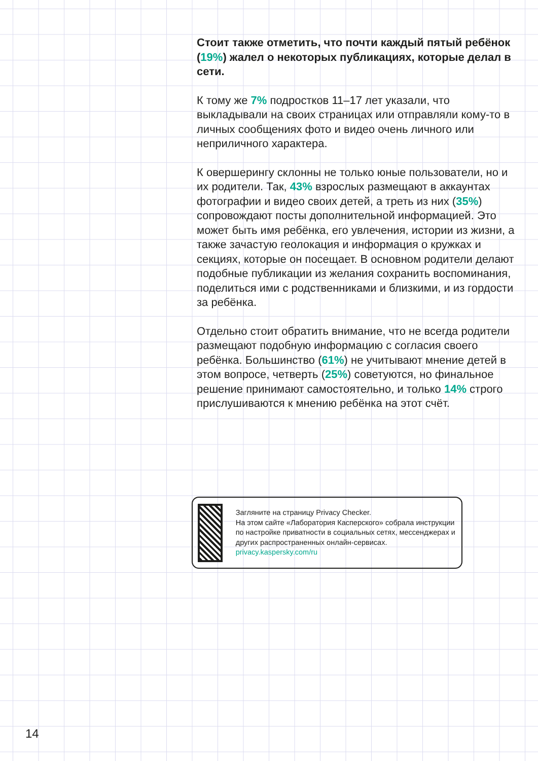Стоит также отметить, что почти каждый пятый ребёнок (19%) жалел о некоторых публикациях, которые делал в сети.
К тому же 7% подростков 11–17 лет указали, что выкладывали на своих страницах или отправляли кому-то в личных сообщениях фото и видео очень личного или неприличного характера.
К овершерингу склонны не только юные пользователи, но и их родители. Так, 43% взрослых размещают в аккаунтах фотографии и видео своих детей, а треть из них (35%) сопровождают посты дополнительной информацией. Это может быть имя ребёнка, его увлечения, истории из жизни, а также зачастую геолокация и информация о кружках и секциях, которые он посещает. В основном родители делают подобные публикации из желания сохранить воспоминания, поделиться ими с родственниками и близкими, и из гордости за ребёнка.
Отдельно стоит обратить внимание, что не всегда родители размещают подобную информацию с согласия своего ребёнка. Большинство (61%) не учитывают мнение детей в этом вопросе, четверть (25%) советуются, но финальное решение принимают самостоятельно, и только 14% строго прислушиваются к мнению ребёнка на этот счёт.
Загляните на страницу Privacy Checker.
На этом сайте «Лаборатория Касперского» собрала инструкции по настройке приватности в социальных сетях, мессенджерах и других распространенных онлайн-сервисах.
privacy.kaspersky.com/ru
14